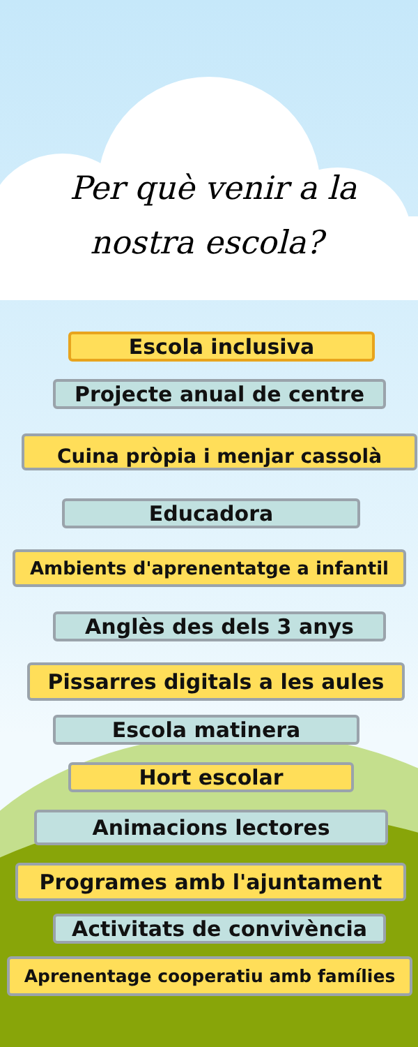Per què venir a la
nostra escola?
Escola inclusiva
Projecte anual de centre
Cuina pròpia i menjar cassolà
Educadora
Ambients d'aprenentatge a infantil
Anglès des dels 3 anys
Pissarres digitals a les aules
Escola matinera
Hort escolar
Animacions lectores
Programes amb l'ajuntament
Activitats de convivència
Aprenentage cooperatiu amb famílies